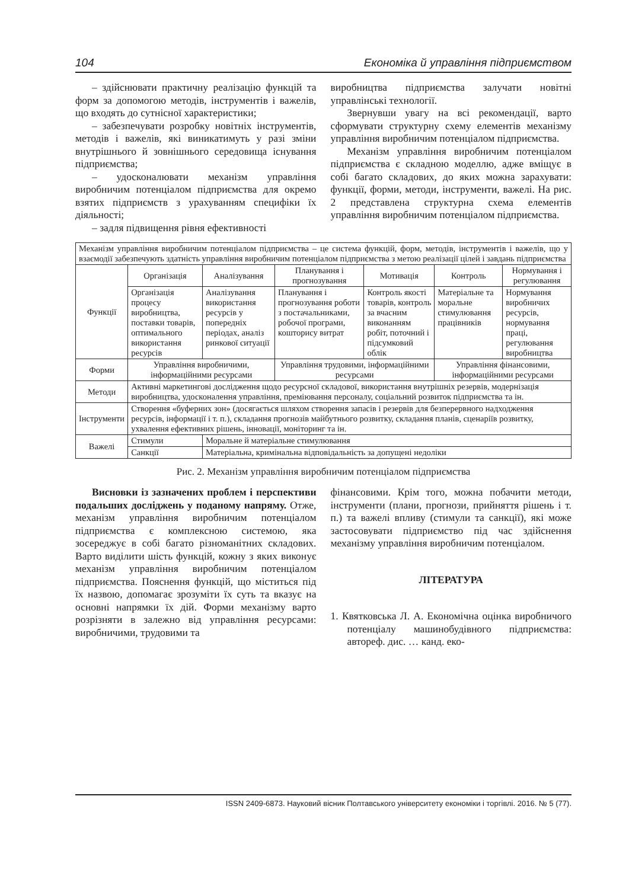104 Економіка й управління підприємством
– здійснювати практичну реалізацію функцій та форм за допомогою методів, інструментів і важелів, що входять до сутнісної характеристики;
– забезпечувати розробку новітніх інструментів, методів і важелів, які виникатимуть у разі зміни внутрішнього й зовнішнього середовища існування підприємства;
– удосконалювати механізм управління виробничим потенціалом підприємства для окремо взятих підприємств з урахуванням специфіки їх діяльності;
– задля підвищення рівня ефективності
виробництва підприємства залучати новітні управлінські технології.
Звернувши увагу на всі рекомендації, варто сформувати структурну схему елементів механізму управління виробничим потенціалом підприємства.
Механізм управління виробничим потенціалом підприємства є складною моделлю, адже вміщує в собі багато складових, до яких можна зарахувати: функції, форми, методи, інструменти, важелі. На рис. 2 представлена структурна схема елементів управління виробничим потенціалом підприємства.
| Механізм управління виробничим потенціалом підприємства – це система функцій, форм, методів, інструментів і важелів, що у взаємодії забезпечують здатність управління виробничим потенціалом підприємства з метою реалізації цілей і завдань підприємства | | | | | | |
| Функції | Організація | Аналізування | Планування і прогнозування | Мотивація | Контроль | Нормування і регулювання |
| | Організація процесу виробництва, поставки товарів, оптимального використання ресурсів | Аналізування використання ресурсів у попередніх періодах, аналіз ринкової ситуації | Планування і прогнозування роботи з постачальниками, робочої програми, кошторису витрат | Контроль якості товарів, контроль за вчасним виконанням робіт, поточний і підсумковий облік | Матеріальне та моральне стимулювання працівників | Нормування виробничих ресурсів, нормування праці, регулювання виробництва |
| Форми | Управління виробничими, інформаційними ресурсами | | Управління трудовими, інформаційними ресурсами | | Управління фінансовими, інформаційними ресурсами | |
| Методи | Активні маркетингові дослідження щодо ресурсної складової, використання внутрішніх резервів, модернізація виробництва, удосконалення управління, преміювання персоналу, соціальний розвиток підприємства та ін. | | | | | |
| Інструменти | Створення «буферних зон» (досягається шляхом створення запасів і резервів для безперервного надходження ресурсів, інформації і т. п.), складання прогнозів майбутнього розвитку, складання планів, сценаріїв розвитку, ухвалення ефективних рішень, інновації, моніторинг та ін. | | | | | |
| Важелі | Стимули | Моральне й матеріальне стимулювання | | | | |
| | Санкції | Матеріальна, кримінальна відповідальність за допущені недоліки | | | | |
Рис. 2. Механізм управління виробничим потенціалом підприємства
Висновки із зазначених проблем і перспективи подальших досліджень у поданому напряму. Отже, механізм управління виробничим потенціалом підприємства є комплексною системою, яка зосереджує в собі багато різноманітних складових. Варто виділити шість функцій, кожну з яких виконує механізм управління виробничим потенціалом підприємства. Пояснення функцій, що міститься під їх назвою, допомагає зрозуміти їх суть та вказує на основні напрямки їх дій. Форми механізму варто розрізняти в залежно від управління ресурсами: виробничими, трудовими та
фінансовими. Крім того, можна побачити методи, інструменти (плани, прогнози, прийняття рішень і т. п.) та важелі впливу (стимули та санкції), які може застосовувати підприємство під час здійснення механізму управління виробничим потенціалом.
ЛІТЕРАТУРА
1. Квятковська Л. А. Економічна оцінка виробничого потенціалу машинобудівного підприємства: автореф. дис. … канд. еко-
ISSN 2409-6873. Науковий вісник Полтавського університету економіки і торгівлі. 2016. № 5 (77).